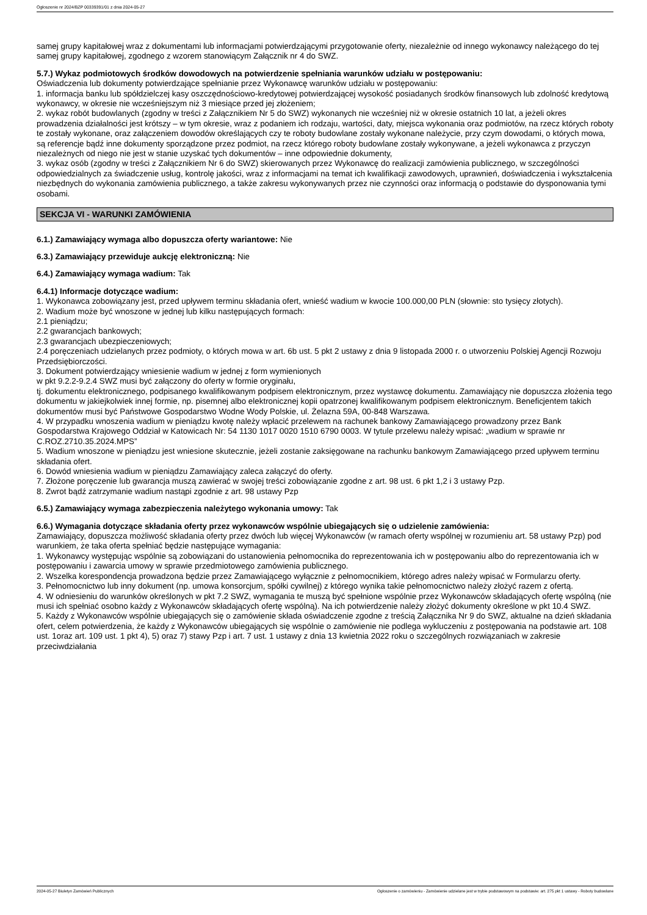Ogłoszenie nr 2024/BZP 00339391/01 z dnia 2024-05-27
samej grupy kapitałowej wraz z dokumentami lub informacjami potwierdzającymi przygotowanie oferty, niezależnie od innego wykonawcy należącego do tej samej grupy kapitałowej, zgodnego z wzorem stanowiącym Załącznik nr 4 do SWZ.
5.7.) Wykaz podmiotowych środków dowodowych na potwierdzenie spełniania warunków udziału w postępowaniu:
Oświadczenia lub dokumenty potwierdzające spełnianie przez Wykonawcę warunków udziału w postępowaniu:
1. informacja banku lub spółdzielczej kasy oszczędnościowo-kredytowej potwierdzającej wysokość posiadanych środków finansowych lub zdolność kredytową wykonawcy, w okresie nie wcześniejszym niż 3 miesiące przed jej złożeniem;
2. wykaz robót budowlanych (zgodny w treści z Załącznikiem Nr 5 do SWZ) wykonanych nie wcześniej niż w okresie ostatnich 10 lat, a jeżeli okres prowadzenia działalności jest krótszy – w tym okresie, wraz z podaniem ich rodzaju, wartości, daty, miejsca wykonania oraz podmiotów, na rzecz których roboty te zostały wykonane, oraz załączeniem dowodów określających czy te roboty budowlane zostały wykonane należycie, przy czym dowodami, o których mowa, są referencje bądź inne dokumenty sporządzone przez podmiot, na rzecz którego roboty budowlane zostały wykonywane, a jeżeli wykonawca z przyczyn niezależnych od niego nie jest w stanie uzyskać tych dokumentów – inne odpowiednie dokumenty,
3. wykaz osób (zgodny w treści z Załącznikiem Nr 6 do SWZ) skierowanych przez Wykonawcę do realizacji zamówienia publicznego, w szczególności odpowiedzialnych za świadczenie usług, kontrolę jakości, wraz z informacjami na temat ich kwalifikacji zawodowych, uprawnień, doświadczenia i wykształcenia niezbędnych do wykonania zamówienia publicznego, a także zakresu wykonywanych przez nie czynności oraz informacją o podstawie do dysponowania tymi osobami.
SEKCJA VI - WARUNKI ZAMÓWIENIA
6.1.) Zamawiający wymaga albo dopuszcza oferty wariantowe: Nie
6.3.) Zamawiający przewiduje aukcję elektroniczną: Nie
6.4.) Zamawiający wymaga wadium: Tak
6.4.1) Informacje dotyczące wadium:
1. Wykonawca zobowiązany jest, przed upływem terminu składania ofert, wnieść wadium w kwocie 100.000,00 PLN (słownie: sto tysięcy złotych).
2. Wadium może być wnoszone w jednej lub kilku następujących formach:
2.1 pieniądzu;
2.2 gwarancjach bankowych;
2.3 gwarancjach ubezpieczeniowych;
2.4 poręczeniach udzielanych przez podmioty, o których mowa w art. 6b ust. 5 pkt 2 ustawy z dnia 9 listopada 2000 r. o utworzeniu Polskiej Agencji Rozwoju Przedsiębiorczości.
3. Dokument potwierdzający wniesienie wadium w jednej z form wymienionych
w pkt 9.2.2-9.2.4 SWZ musi być załączony do oferty w formie oryginału,
tj. dokumentu elektronicznego, podpisanego kwalifikowanym podpisem elektronicznym, przez wystawcę dokumentu. Zamawiający nie dopuszcza złożenia tego dokumentu w jakiejkolwiek innej formie, np. pisemnej albo elektronicznej kopii opatrzonej kwalifikowanym podpisem elektronicznym. Beneficjentem takich dokumentów musi być Państwowe Gospodarstwo Wodne Wody Polskie, ul. Żelazna 59A, 00-848 Warszawa.
4. W przypadku wnoszenia wadium w pieniądzu kwotę należy wpłacić przelewem na rachunek bankowy Zamawiającego prowadzony przez Bank Gospodarstwa Krajowego Oddział w Katowicach Nr: 54 1130 1017 0020 1510 6790 0003. W tytule przelewu należy wpisać: „wadium w sprawie nr C.ROZ.2710.35.2024.MPS”
5. Wadium wnoszone w pieniądzu jest wniesione skutecznie, jeżeli zostanie zaksięgowane na rachunku bankowym Zamawiającego przed upływem terminu składania ofert.
6. Dowód wniesienia wadium w pieniądzu Zamawiający zaleca załączyć do oferty.
7. Złożone poręczenie lub gwarancja muszą zawierać w swojej treści zobowiązanie zgodne z art. 98 ust. 6 pkt 1,2 i 3 ustawy Pzp.
8. Zwrot bądź zatrzymanie wadium nastąpi zgodnie z art. 98 ustawy Pzp
6.5.) Zamawiający wymaga zabezpieczenia należytego wykonania umowy: Tak
6.6.) Wymagania dotyczące składania oferty przez wykonawców wspólnie ubiegających się o udzielenie zamówienia:
Zamawiający, dopuszcza możliwość składania oferty przez dwóch lub więcej Wykonawców (w ramach oferty wspólnej w rozumieniu art. 58 ustawy Pzp) pod warunkiem, że taka oferta spełniać będzie następujące wymagania:
1. Wykonawcy występując wspólnie są zobowiązani do ustanowienia pełnomocnika do reprezentowania ich w postępowaniu albo do reprezentowania ich w postępowaniu i zawarcia umowy w sprawie przedmiotowego zamówienia publicznego.
2. Wszelka korespondencja prowadzona będzie przez Zamawiającego wyłącznie z pełnomocnikiem, którego adres należy wpisać w Formularzu oferty.
3. Pełnomocnictwo lub inny dokument (np. umowa konsorcjum, spółki cywilnej) z którego wynika takie pełnomocnictwo należy złożyć razem z ofertą.
4. W odniesieniu do warunków określonych w pkt 7.2 SWZ, wymagania te muszą być spełnione wspólnie przez Wykonawców składających ofertę wspólną (nie musi ich spełniać osobno każdy z Wykonawców składających ofertę wspólną). Na ich potwierdzenie należy złożyć dokumenty określone w pkt 10.4 SWZ.
5. Każdy z Wykonawców wspólnie ubiegających się o zamówienie składa oświadczenie zgodne z treścią Załącznika Nr 9 do SWZ, aktualne na dzień składania ofert, celem potwierdzenia, że każdy z Wykonawców ubiegających się wspólnie o zamówienie nie podlega wykluczeniu z postępowania na podstawie art. 108 ust. 1oraz art. 109 ust. 1 pkt 4), 5) oraz 7) stawy Pzp i art. 7 ust. 1 ustawy z dnia 13 kwietnia 2022 roku o szczególnych rozwiązaniach w zakresie przeciwdziałania
2024-05-27 Biuletyn Zamówień Publicznych Ogłoszenie o zamówieniu - Zamówienie udzielane jest w trybie podstawowym na podstawie: art. 275 pkt 1 ustawy - Roboty budowlane